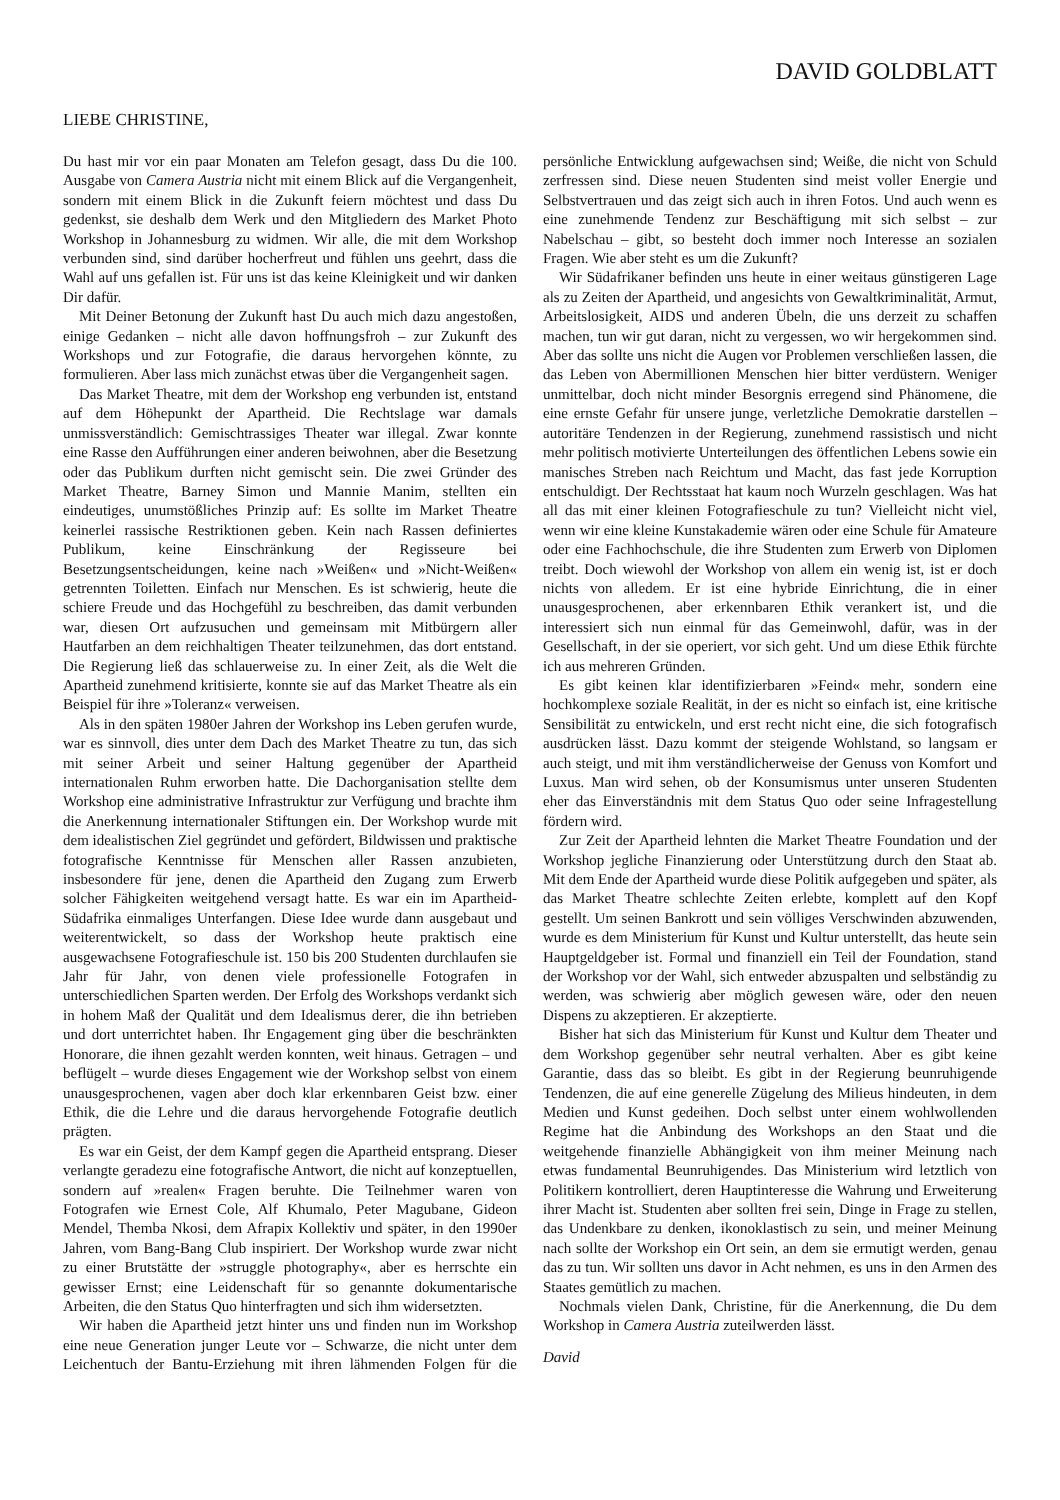DAVID GOLDBLATT
LIEBE CHRISTINE,
Du hast mir vor ein paar Monaten am Telefon gesagt, dass Du die 100. Ausgabe von Camera Austria nicht mit einem Blick auf die Vergangenheit, sondern mit einem Blick in die Zukunft feiern möchtest und dass Du gedenkst, sie deshalb dem Werk und den Mitgliedern des Market Photo Workshop in Johannesburg zu widmen. Wir alle, die mit dem Workshop verbunden sind, sind darüber hocherfreut und fühlen uns geehrt, dass die Wahl auf uns gefallen ist. Für uns ist das keine Kleinigkeit und wir danken Dir dafür.
Mit Deiner Betonung der Zukunft hast Du auch mich dazu angestoßen, einige Gedanken – nicht alle davon hoffnungsfroh – zur Zukunft des Workshops und zur Fotografie, die daraus hervorgehen könnte, zu formulieren. Aber lass mich zunächst etwas über die Vergangenheit sagen.
Das Market Theatre, mit dem der Workshop eng verbunden ist, entstand auf dem Höhepunkt der Apartheid. Die Rechtslage war damals unmissverständlich: Gemischtrassiges Theater war illegal. Zwar konnte eine Rasse den Aufführungen einer anderen beiwohnen, aber die Besetzung oder das Publikum durften nicht gemischt sein. Die zwei Gründer des Market Theatre, Barney Simon und Mannie Manim, stellten ein eindeutiges, unumstößliches Prinzip auf: Es sollte im Market Theatre keinerlei rassische Restriktionen geben. Kein nach Rassen definiertes Publikum, keine Einschränkung der Regisseure bei Besetzungsentscheidungen, keine nach »Weißen« und »Nicht-Weißen« getrennten Toiletten. Einfach nur Menschen. Es ist schwierig, heute die schiere Freude und das Hochgefühl zu beschreiben, das damit verbunden war, diesen Ort aufzusuchen und gemeinsam mit Mitbürgern aller Hautfarben an dem reichhaltigen Theater teilzunehmen, das dort entstand. Die Regierung ließ das schlauerweise zu. In einer Zeit, als die Welt die Apartheid zunehmend kritisierte, konnte sie auf das Market Theatre als ein Beispiel für ihre »Toleranz« verweisen.
Als in den späten 1980er Jahren der Workshop ins Leben gerufen wurde, war es sinnvoll, dies unter dem Dach des Market Theatre zu tun, das sich mit seiner Arbeit und seiner Haltung gegenüber der Apartheid internationalen Ruhm erworben hatte. Die Dachorganisation stellte dem Workshop eine administrative Infrastruktur zur Verfügung und brachte ihm die Anerkennung internationaler Stiftungen ein. Der Workshop wurde mit dem idealistischen Ziel gegründet und gefördert, Bildwissen und praktische fotografische Kenntnisse für Menschen aller Rassen anzubieten, insbesondere für jene, denen die Apartheid den Zugang zum Erwerb solcher Fähigkeiten weitgehend versagt hatte. Es war ein im Apartheid-Südafrika einmaliges Unterfangen. Diese Idee wurde dann ausgebaut und weiterentwickelt, so dass der Workshop heute praktisch eine ausgewachsene Fotografieschule ist. 150 bis 200 Studenten durchlaufen sie Jahr für Jahr, von denen viele professionelle Fotografen in unterschiedlichen Sparten werden. Der Erfolg des Workshops verdankt sich in hohem Maß der Qualität und dem Idealismus derer, die ihn betrieben und dort unterrichtet haben. Ihr Engagement ging über die beschränkten Honorare, die ihnen gezahlt werden konnten, weit hinaus. Getragen – und beflügelt – wurde dieses Engagement wie der Workshop selbst von einem unausgesprochenen, vagen aber doch klar erkennbaren Geist bzw. einer Ethik, die die Lehre und die daraus hervorgehende Fotografie deutlich prägten.
Es war ein Geist, der dem Kampf gegen die Apartheid entsprang. Dieser verlangte geradezu eine fotografische Antwort, die nicht auf konzeptuellen, sondern auf »realen« Fragen beruhte. Die Teilnehmer waren von Fotografen wie Ernest Cole, Alf Khumalo, Peter Magubane, Gideon Mendel, Themba Nkosi, dem Afrapix Kollektiv und später, in den 1990er Jahren, vom Bang-Bang Club inspiriert. Der Workshop wurde zwar nicht zu einer Brutstätte der »struggle photography«, aber es herrschte ein gewisser Ernst; eine Leidenschaft für so genannte dokumentarische Arbeiten, die den Status Quo hinterfragten und sich ihm widersetzten.
Wir haben die Apartheid jetzt hinter uns und finden nun im Workshop eine neue Generation junger Leute vor – Schwarze, die nicht unter dem Leichentuch der Bantu-Erziehung mit ihren lähmenden Folgen für die persönliche Entwicklung aufgewachsen sind; Weiße, die nicht von Schuld zerfressen sind. Diese neuen Studenten sind meist voller Energie und Selbstvertrauen und das zeigt sich auch in ihren Fotos. Und auch wenn es eine zunehmende Tendenz zur Beschäftigung mit sich selbst – zur Nabelschau – gibt, so besteht doch immer noch Interesse an sozialen Fragen. Wie aber steht es um die Zukunft?
Wir Südafrikaner befinden uns heute in einer weitaus günstigeren Lage als zu Zeiten der Apartheid, und angesichts von Gewaltkriminalität, Armut, Arbeitslosigkeit, AIDS und anderen Übeln, die uns derzeit zu schaffen machen, tun wir gut daran, nicht zu vergessen, wo wir hergekommen sind. Aber das sollte uns nicht die Augen vor Problemen verschließen lassen, die das Leben von Abermillionen Menschen hier bitter verdüstern. Weniger unmittelbar, doch nicht minder Besorgnis erregend sind Phänomene, die eine ernste Gefahr für unsere junge, verletzliche Demokratie darstellen – autoritäre Tendenzen in der Regierung, zunehmend rassistisch und nicht mehr politisch motivierte Unterteilungen des öffentlichen Lebens sowie ein manisches Streben nach Reichtum und Macht, das fast jede Korruption entschuldigt. Der Rechtsstaat hat kaum noch Wurzeln geschlagen. Was hat all das mit einer kleinen Fotografieschule zu tun? Vielleicht nicht viel, wenn wir eine kleine Kunstakademie wären oder eine Schule für Amateure oder eine Fachhochschule, die ihre Studenten zum Erwerb von Diplomen treibt. Doch wiewohl der Workshop von allem ein wenig ist, ist er doch nichts von alledem. Er ist eine hybride Einrichtung, die in einer unausgesprochenen, aber erkennbaren Ethik verankert ist, und die interessiert sich nun einmal für das Gemeinwohl, dafür, was in der Gesellschaft, in der sie operiert, vor sich geht. Und um diese Ethik fürchte ich aus mehreren Gründen.
Es gibt keinen klar identifizierbaren »Feind« mehr, sondern eine hochkomplexe soziale Realität, in der es nicht so einfach ist, eine kritische Sensibilität zu entwickeln, und erst recht nicht eine, die sich fotografisch ausdrücken lässt. Dazu kommt der steigende Wohlstand, so langsam er auch steigt, und mit ihm verständlicherweise der Genuss von Komfort und Luxus. Man wird sehen, ob der Konsumismus unter unseren Studenten eher das Einverständnis mit dem Status Quo oder seine Infragestellung fördern wird.
Zur Zeit der Apartheid lehnten die Market Theatre Foundation und der Workshop jegliche Finanzierung oder Unterstützung durch den Staat ab. Mit dem Ende der Apartheid wurde diese Politik aufgegeben und später, als das Market Theatre schlechte Zeiten erlebte, komplett auf den Kopf gestellt. Um seinen Bankrott und sein völliges Verschwinden abzuwenden, wurde es dem Ministerium für Kunst und Kultur unterstellt, das heute sein Hauptgeldgeber ist. Formal und finanziell ein Teil der Foundation, stand der Workshop vor der Wahl, sich entweder abzuspalten und selbständig zu werden, was schwierig aber möglich gewesen wäre, oder den neuen Dispens zu akzeptieren. Er akzeptierte.
Bisher hat sich das Ministerium für Kunst und Kultur dem Theater und dem Workshop gegenüber sehr neutral verhalten. Aber es gibt keine Garantie, dass das so bleibt. Es gibt in der Regierung beunruhigende Tendenzen, die auf eine generelle Zügelung des Milieus hindeuten, in dem Medien und Kunst gedeihen. Doch selbst unter einem wohlwollenden Regime hat die Anbindung des Workshops an den Staat und die weitgehende finanzielle Abhängigkeit von ihm meiner Meinung nach etwas fundamental Beunruhigendes. Das Ministerium wird letztlich von Politikern kontrolliert, deren Hauptinteresse die Wahrung und Erweiterung ihrer Macht ist. Studenten aber sollten frei sein, Dinge in Frage zu stellen, das Undenkbare zu denken, ikonoklastisch zu sein, und meiner Meinung nach sollte der Workshop ein Ort sein, an dem sie ermutigt werden, genau das zu tun. Wir sollten uns davor in Acht nehmen, es uns in den Armen des Staates gemütlich zu machen.
Nochmals vielen Dank, Christine, für die Anerkennung, die Du dem Workshop in Camera Austria zuteilwerden lässt.
David